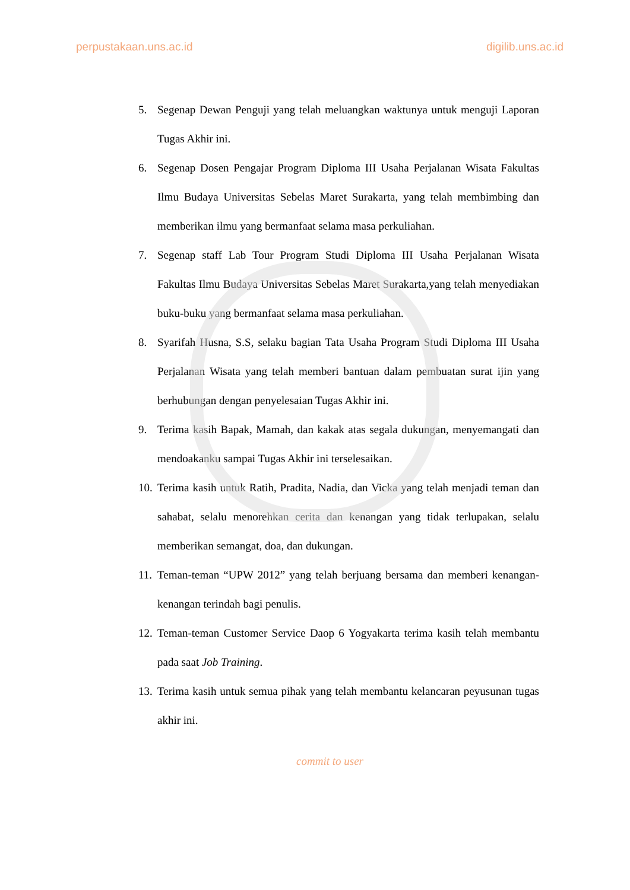perpustakaan.uns.ac.id digilib.uns.ac.id
5. Segenap Dewan Penguji yang telah meluangkan waktunya untuk menguji Laporan Tugas Akhir ini.
6. Segenap Dosen Pengajar Program Diploma III Usaha Perjalanan Wisata Fakultas Ilmu Budaya Universitas Sebelas Maret Surakarta, yang telah membimbing dan memberikan ilmu yang bermanfaat selama masa perkuliahan.
7. Segenap staff Lab Tour Program Studi Diploma III Usaha Perjalanan Wisata Fakultas Ilmu Budaya Universitas Sebelas Maret Surakarta,yang telah menyediakan buku-buku yang bermanfaat selama masa perkuliahan.
8. Syarifah Husna, S.S, selaku bagian Tata Usaha Program Studi Diploma III Usaha Perjalanan Wisata yang telah memberi bantuan dalam pembuatan surat ijin yang berhubungan dengan penyelesaian Tugas Akhir ini.
9. Terima kasih Bapak, Mamah, dan kakak atas segala dukungan, menyemangati dan mendoakanku sampai Tugas Akhir ini terselesaikan.
10. Terima kasih untuk Ratih, Pradita, Nadia, dan Vicka yang telah menjadi teman dan sahabat, selalu menorehkan cerita dan kenangan yang tidak terlupakan, selalu memberikan semangat, doa, dan dukungan.
11. Teman-teman “UPW 2012” yang telah berjuang bersama dan memberi kenangan-kenangan terindah bagi penulis.
12. Teman-teman Customer Service Daop 6 Yogyakarta terima kasih telah membantu pada saat Job Training.
13. Terima kasih untuk semua pihak yang telah membantu kelancaran peyusunan tugas akhir ini.
commit to user